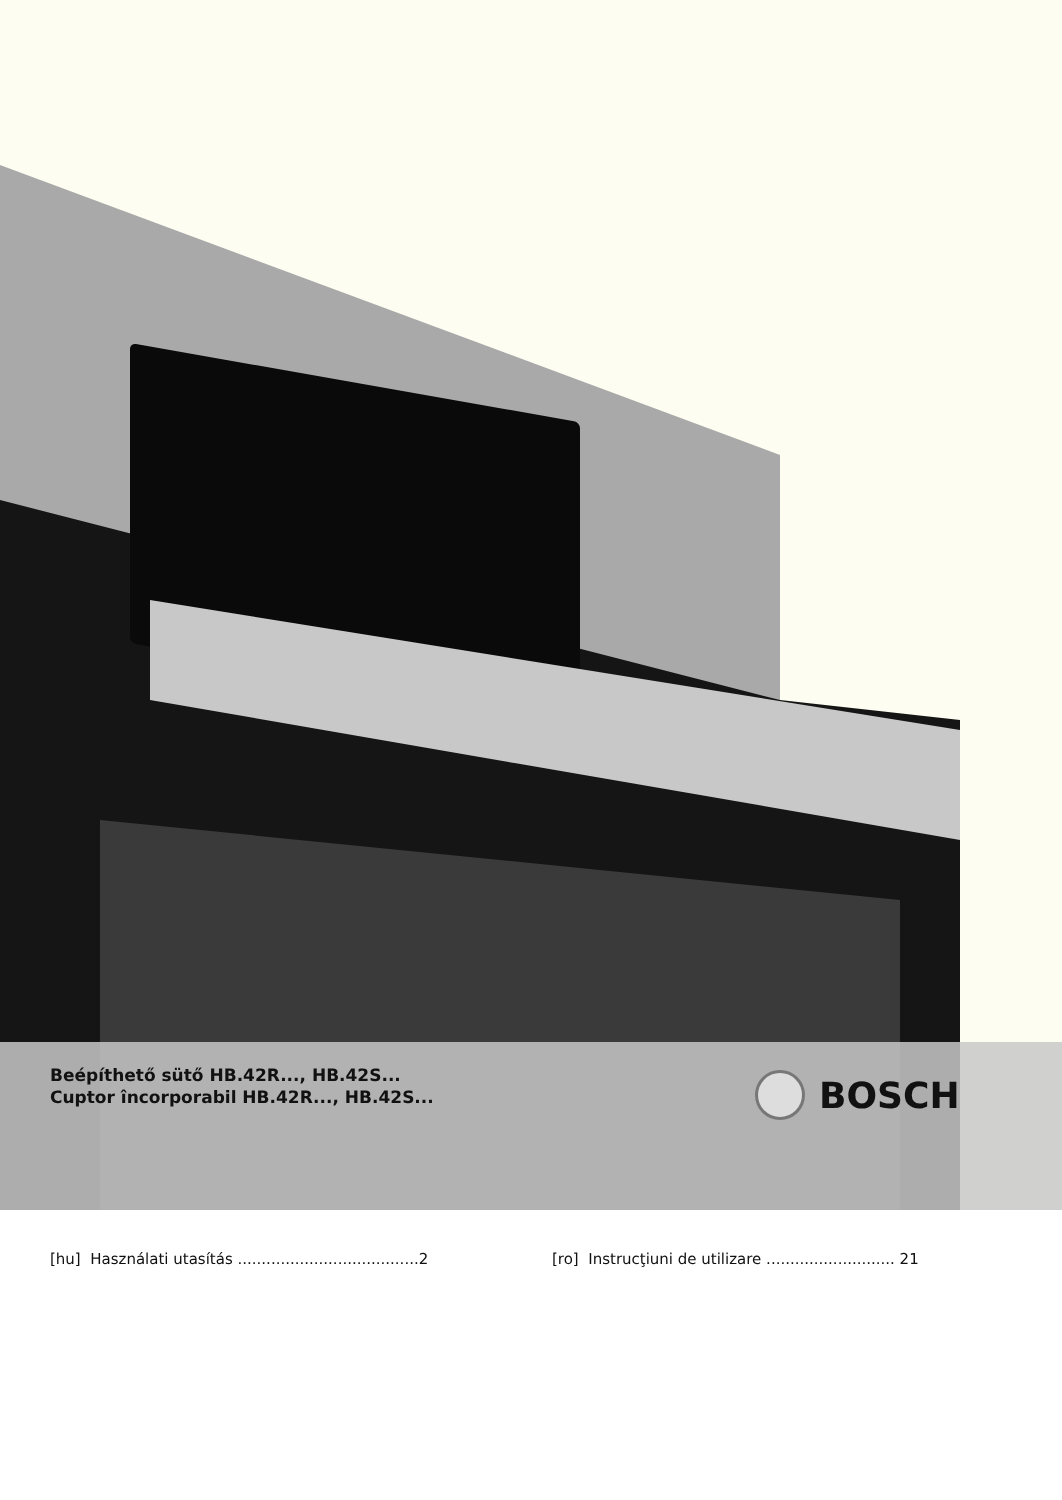Beépíthető sütő HB.42R..., HB.42S...
Cuptor încorporabil HB.42R..., HB.42S...
BOSCH
[hu] Használati utasítás ......................................2
[ro] Instrucţiuni de utilizare ........................... 21